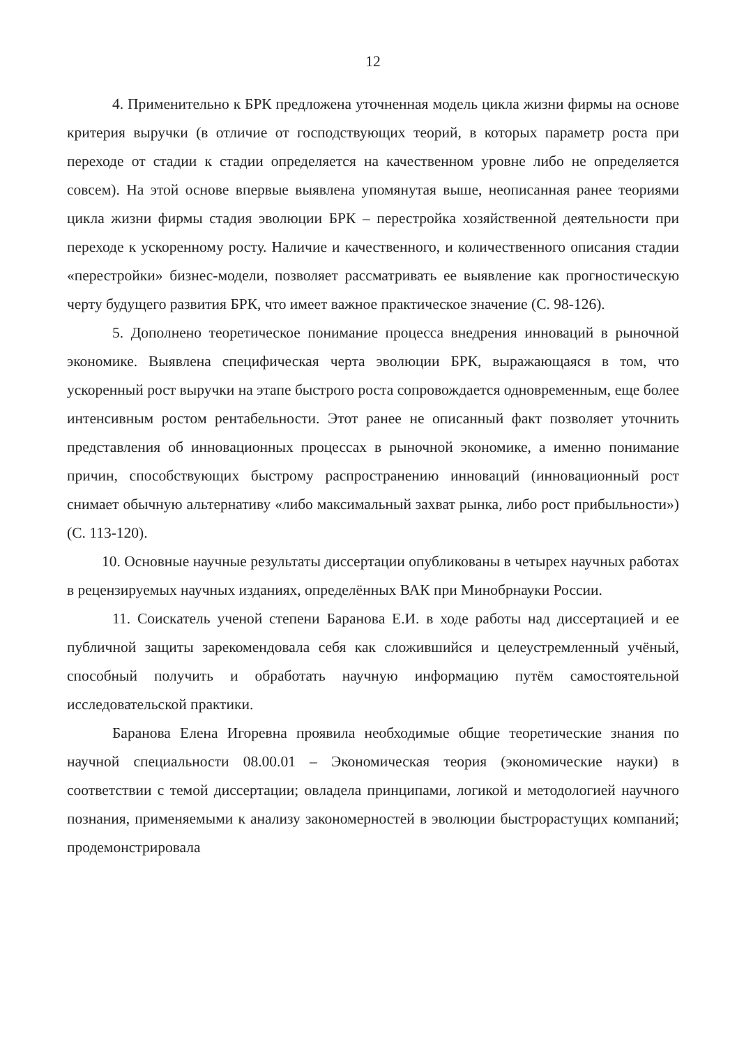12
4. Применительно к БРК предложена уточненная модель цикла жизни фирмы на основе критерия выручки (в отличие от господствующих теорий, в которых параметр роста при переходе от стадии к стадии определяется на качественном уровне либо не определяется совсем). На этой основе впервые выявлена упомянутая выше, неописанная ранее теориями цикла жизни фирмы стадия эволюции БРК – перестройка хозяйственной деятельности при переходе к ускоренному росту. Наличие и качественного, и количественного описания стадии «перестройки» бизнес-модели, позволяет рассматривать ее выявление как прогностическую черту будущего развития БРК, что имеет важное практическое значение (С. 98-126).
5. Дополнено теоретическое понимание процесса внедрения инноваций в рыночной экономике. Выявлена специфическая черта эволюции БРК, выражающаяся в том, что ускоренный рост выручки на этапе быстрого роста сопровождается одновременным, еще более интенсивным ростом рентабельности. Этот ранее не описанный факт позволяет уточнить представления об инновационных процессах в рыночной экономике, а именно понимание причин, способствующих быстрому распространению инноваций (инновационный рост снимает обычную альтернативу «либо максимальный захват рынка, либо рост прибыльности») (С. 113-120).
10. Основные научные результаты диссертации опубликованы в четырех научных работах в рецензируемых научных изданиях, определённых ВАК при Минобрнауки России.
11. Соискатель ученой степени Баранова Е.И. в ходе работы над диссертацией и ее публичной защиты зарекомендовала себя как сложившийся и целеустремленный учёный, способный получить и обработать научную информацию путём самостоятельной исследовательской практики.
Баранова Елена Игоревна проявила необходимые общие теоретические знания по научной специальности 08.00.01 – Экономическая теория (экономические науки) в соответствии с темой диссертации; овладела принципами, логикой и методологией научного познания, применяемыми к анализу закономерностей в эволюции быстрорастущих компаний; продемонстрировала